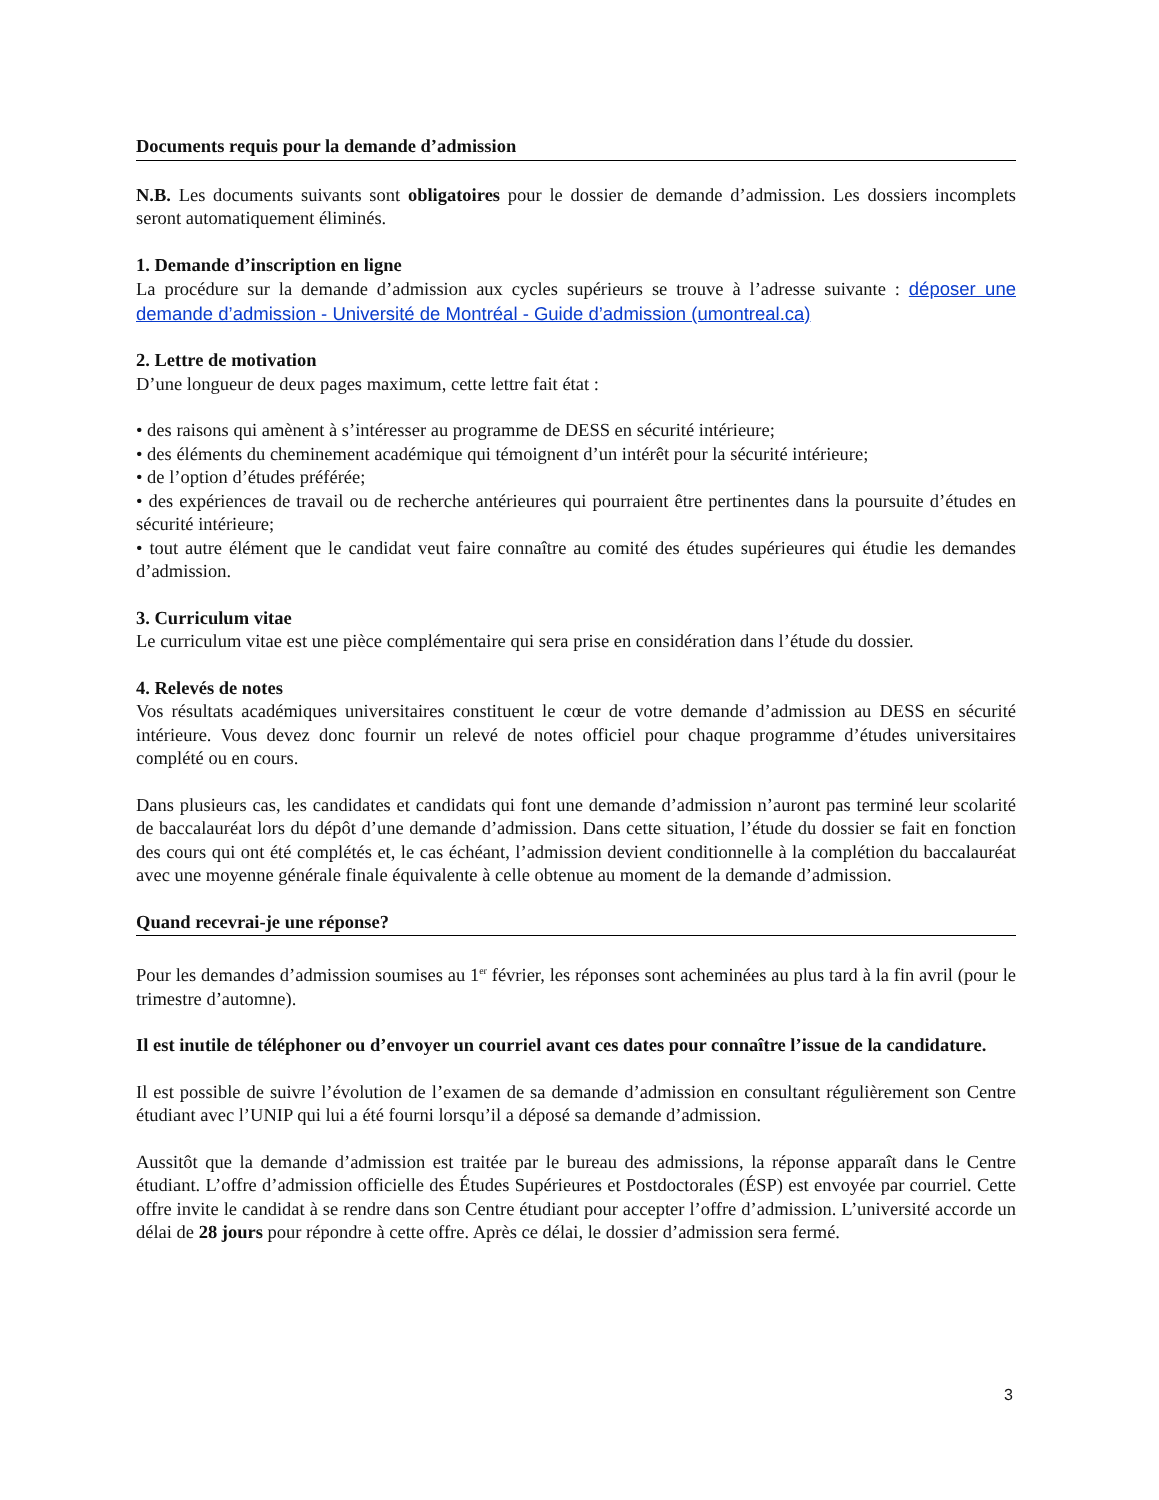Documents requis pour la demande d’admission
N.B. Les documents suivants sont obligatoires pour le dossier de demande d’admission. Les dossiers incomplets seront automatiquement éliminés.
1. Demande d’inscription en ligne
La procédure sur la demande d’admission aux cycles supérieurs se trouve à l’adresse suivante : déposer une demande d’admission - Université de Montréal - Guide d’admission (umontreal.ca)
2. Lettre de motivation
D’une longueur de deux pages maximum, cette lettre fait état :
• des raisons qui amènent à s’intéresser au programme de DESS en sécurité intérieure;
• des éléments du cheminement académique qui témoignent d’un intérêt pour la sécurité intérieure;
• de l’option d’études préférée;
• des expériences de travail ou de recherche antérieures qui pourraient être pertinentes dans la poursuite d’études en sécurité intérieure;
• tout autre élément que le candidat veut faire connaître au comité des études supérieures qui étudie les demandes d’admission.
3. Curriculum vitae
Le curriculum vitae est une pièce complémentaire qui sera prise en considération dans l’étude du dossier.
4. Relevés de notes
Vos résultats académiques universitaires constituent le cœur de votre demande d’admission au DESS en sécurité intérieure. Vous devez donc fournir un relevé de notes officiel pour chaque programme d’études universitaires complété ou en cours.
Dans plusieurs cas, les candidates et candidats qui font une demande d’admission n’auront pas terminé leur scolarité de baccalauréat lors du dépôt d’une demande d’admission. Dans cette situation, l’étude du dossier se fait en fonction des cours qui ont été complétés et, le cas échéant, l’admission devient conditionnelle à la complétion du baccalauréat avec une moyenne générale finale équivalente à celle obtenue au moment de la demande d’admission.
Quand recevrai-je une réponse?
Pour les demandes d’admission soumises au 1<sup>er</sup> février, les réponses sont acheminées au plus tard à la fin avril (pour le trimestre d’automne).
Il est inutile de téléphoner ou d’envoyer un courriel avant ces dates pour connaître l’issue de la candidature.
Il est possible de suivre l’évolution de l’examen de sa demande d’admission en consultant régulièrement son Centre étudiant avec l’UNIP qui lui a été fourni lorsqu’il a déposé sa demande d’admission.
Aussitôt que la demande d’admission est traitée par le bureau des admissions, la réponse apparaît dans le Centre étudiant. L’offre d’admission officielle des Études Supérieures et Postdoctorales (ÉSP) est envoyée par courriel. Cette offre invite le candidat à se rendre dans son Centre étudiant pour accepter l’offre d’admission. L’université accorde un délai de 28 jours pour répondre à cette offre. Après ce délai, le dossier d’admission sera fermé.
3